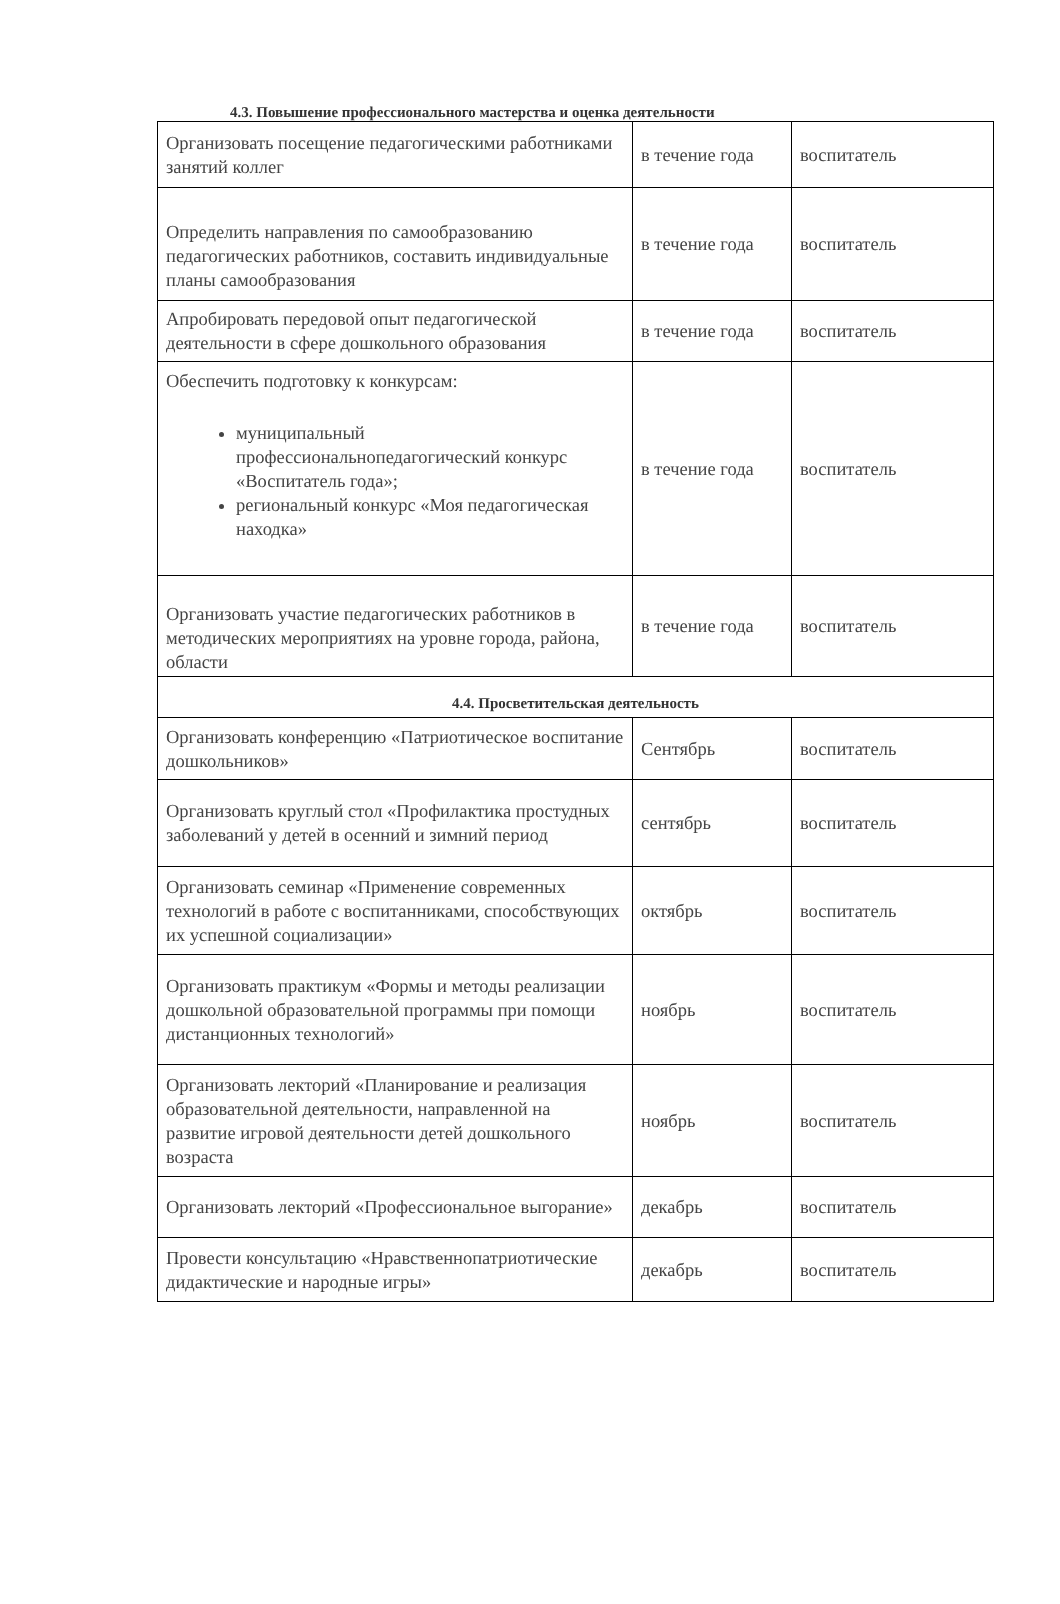4.3. Повышение профессионального мастерства и оценка деятельности
| Организовать посещение педагогическими работниками занятий коллег | в течение года | воспитатель |
| Определить направления по самообразованию педагогических работников, составить индивидуальные планы самообразования | в течение года | воспитатель |
| Апробировать передовой опыт педагогической деятельности в сфере дошкольного образования | в течение года | воспитатель |
| Обеспечить подготовку к конкурсам: муниципальный профессиональнопедагогический конкурс «Воспитатель года»; региональный конкурс «Моя педагогическая находка» | в течение года | воспитатель |
| Организовать участие педагогических работников в методических мероприятиях на уровне города, района, области | в течение года | воспитатель |
| 4.4. Просветительская деятельность | | |
| Организовать конференцию «Патриотическое воспитание дошкольников» | Сентябрь | воспитатель |
| Организовать круглый стол «Профилактика простудных заболеваний у детей в осенний и зимний период | сентябрь | воспитатель |
| Организовать семинар «Применение современных технологий в работе с воспитанниками, способствующих их успешной социализации» | октябрь | воспитатель |
| Организовать практикум «Формы и методы реализации дошкольной образовательной программы при помощи дистанционных технологий» | ноябрь | воспитатель |
| Организовать лекторий «Планирование и реализация образовательной деятельности, направленной на развитие игровой деятельности детей дошкольного возраста | ноябрь | воспитатель |
| Организовать лекторий «Профессиональное выгорание» | декабрь | воспитатель |
| Провести консультацию «Нравственнопатриотические дидактические и народные игры» | декабрь | воспитатель |